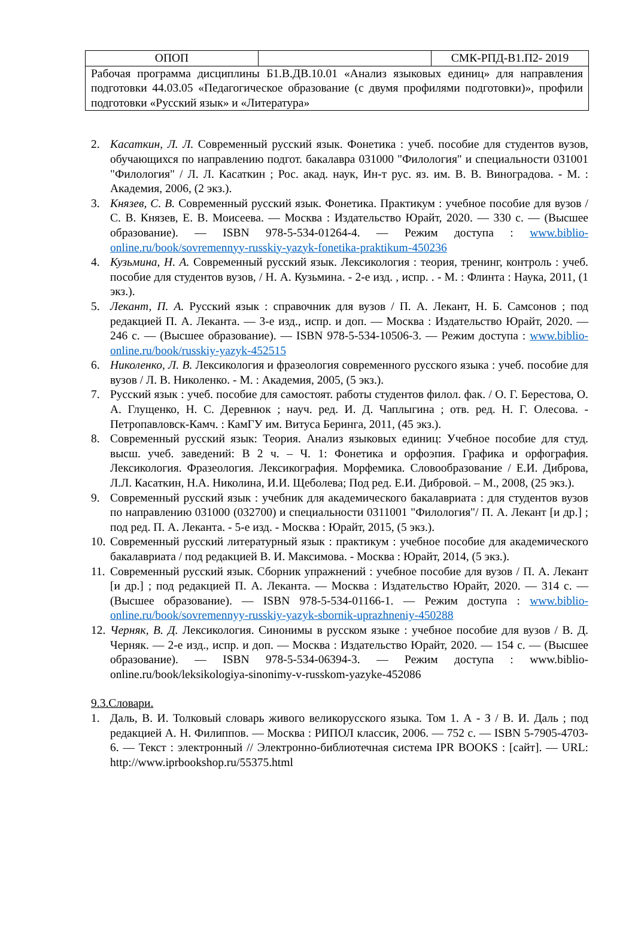| ОПОП | | СМК-РПД-В1.П2- 2019 |
| Рабочая программа дисциплины Б1.В.ДВ.10.01 «Анализ языковых единиц» для направления подготовки 44.03.05 «Педагогическое образование (с двумя профилями подготовки)», профили подготовки «Русский язык» и «Литература» | | |
2. Касаткин, Л. Л. Современный русский язык. Фонетика : учеб. пособие для студентов вузов, обучающихся по направлению подгот. бакалавра 031000 "Филология" и специальности 031001 "Филология" / Л. Л. Касаткин ; Рос. акад. наук, Ин-т рус. яз. им. В. В. Виноградова. - М. : Академия, 2006, (2 экз.).
3. Князев, С. В. Современный русский язык. Фонетика. Практикум : учебное пособие для вузов / С. В. Князев, Е. В. Моисеева. — Москва : Издательство Юрайт, 2020. — 330 с. — (Высшее образование). — ISBN 978-5-534-01264-4. — Режим доступа : www.biblio-online.ru/book/sovremennyy-russkiy-yazyk-fonetika-praktikum-450236
4. Кузьмина, Н. А. Современный русский язык. Лексикология : теория, тренинг, контроль : учеб. пособие для студентов вузов, / Н. А. Кузьмина. - 2-е изд. , испр. . - М. : Флинта : Наука, 2011, (1 экз.).
5. Лекант, П. А. Русский язык : справочник для вузов / П. А. Лекант, Н. Б. Самсонов ; под редакцией П. А. Леканта. — 3-е изд., испр. и доп. — Москва : Издательство Юрайт, 2020. — 246 с. — (Высшее образование). — ISBN 978-5-534-10506-3. — Режим доступа : www.biblio-online.ru/book/russkiy-yazyk-452515
6. Николенко, Л. В. Лексикология и фразеология современного русского языка : учеб. пособие для вузов / Л. В. Николенко. - М. : Академия, 2005, (5 экз.).
7. Русский язык : учеб. пособие для самостоят. работы студентов филол. фак. / О. Г. Берестова, О. А. Глущенко, Н. С. Деревнюк ; науч. ред. И. Д. Чаплыгина ; отв. ред. Н. Г. Олесова. - Петропавловск-Камч. : КамГУ им. Витуса Беринга, 2011, (45 экз.).
8. Современный русский язык: Теория. Анализ языковых единиц: Учебное пособие для студ. высш. учеб. заведений: В 2 ч. – Ч. 1: Фонетика и орфоэпия. Графика и орфография. Лексикология. Фразеология. Лексикография. Морфемика. Словообразование / Е.И. Диброва, Л.Л. Касаткин, Н.А. Николина, И.И. Щеболева; Под ред. Е.И. Дибровой. – М., 2008, (25 экз.).
9. Современный русский язык : учебник для академического бакалавриата : для студентов вузов по направлению 031000 (032700) и специальности 0311001 "Филология"/ П. А. Лекант [и др.] ; под ред. П. А. Леканта. - 5-е изд. - Москва : Юрайт, 2015, (5 экз.).
10.
Современный русский литературный язык : практикум : учебное пособие для академического бакалавриата / под редакцией В. И. Максимова. - Москва : Юрайт, 2014, (5 экз.).
11.
Современный русский язык. Сборник упражнений : учебное пособие для вузов / П. А. Лекант [и др.] ; под редакцией П. А. Леканта. — Москва : Издательство Юрайт, 2020. — 314 с. — (Высшее образование). — ISBN 978-5-534-01166-1. — Режим доступа : www.biblio-online.ru/book/sovremennyy-russkiy-yazyk-sbornik-uprazhneniy-450288
12.
Черняк, В. Д. Лексикология. Синонимы в русском языке : учебное пособие для вузов / В. Д. Черняк. — 2-е изд., испр. и доп. — Москва : Издательство Юрайт, 2020. — 154 с. — (Высшее образование). — ISBN 978-5-534-06394-3. — Режим доступа : www.biblio-online.ru/book/leksikologiya-sinonimy-v-russkom-yazyke-452086
9.3.Словари.
1. Даль, В. И. Толковый словарь живого великорусского языка. Том 1. А - З / В. И. Даль ; под редакцией А. Н. Филиппов. — Москва : РИПОЛ классик, 2006. — 752 c. — ISBN 5-7905-4703-6. — Текст : электронный // Электронно-библиотечная система IPR BOOKS : [сайт]. — URL: http://www.iprbookshop.ru/55375.html